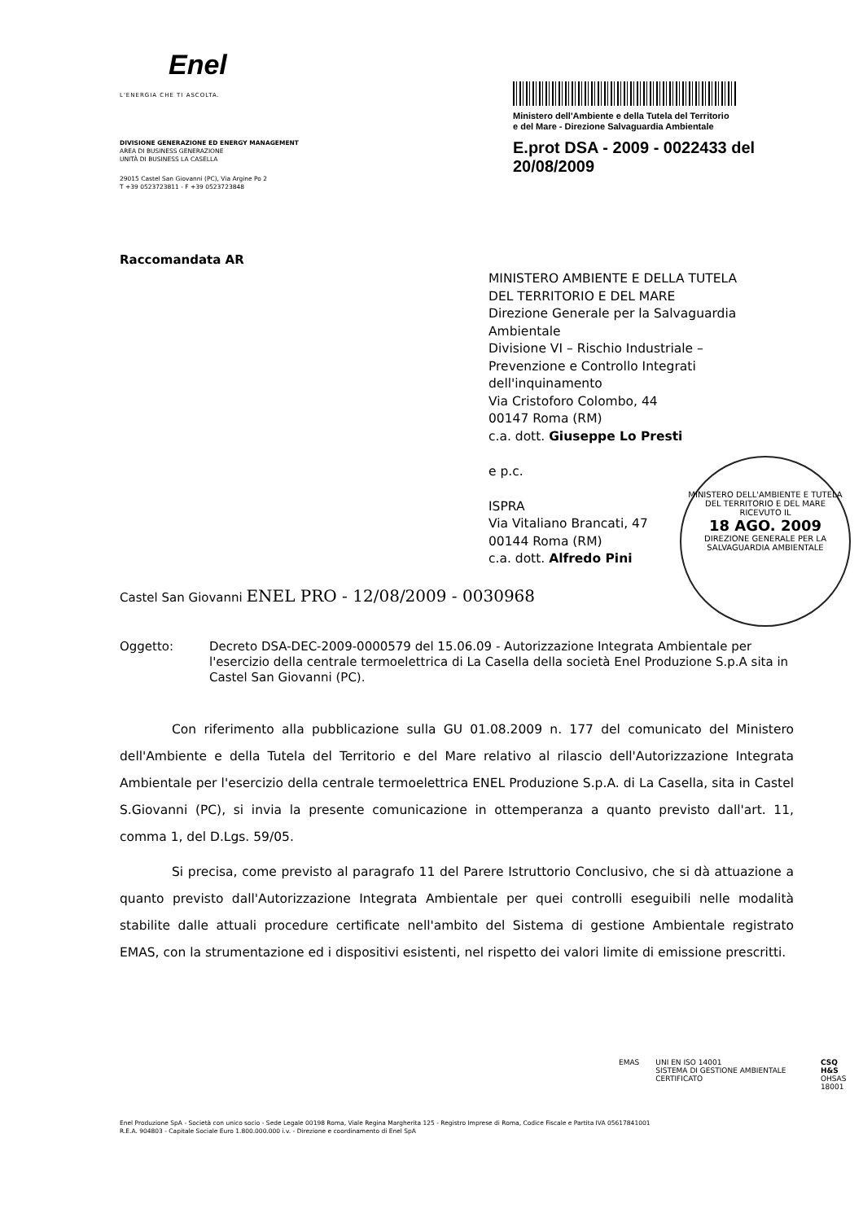Enel
L'ENERGIA CHE TI ASCOLTA.
DIVISIONE GENERAZIONE ED ENERGY MANAGEMENT
AREA DI BUSINESS GENERAZIONE
UNITÀ DI BUSINESS LA CASELLA
29015 Castel San Giovanni (PC), Via Argine Po 2
T +39 0523723811 - F +39 0523723848
Ministero dell'Ambiente e della Tutela del Territorio
e del Mare - Direzione Salvaguardia Ambientale
E.prot DSA - 2009 - 0022433 del 20/08/2009
Raccomandata AR
MINISTERO AMBIENTE E DELLA TUTELA
DEL TERRITORIO E DEL MARE
Direzione Generale per la Salvaguardia
Ambientale
Divisione VI – Rischio Industriale –
Prevenzione e Controllo Integrati
dell'inquinamento
Via Cristoforo Colombo, 44
00147 Roma (RM)
c.a. dott. Giuseppe Lo Presti
e p.c.
ISPRA
Via Vitaliano Brancati, 47
00144 Roma (RM)
c.a. dott. Alfredo Pini
MINISTERO DELL'AMBIENTE E TUTELA DEL TERRITORIO E DEL MARE
RICEVUTO IL
18 AGO. 2009
DIREZIONE GENERALE PER LA SALVAGUARDIA AMBIENTALE
Castel San Giovanni ENEL PRO - 12/08/2009 - 0030968
Oggetto: Decreto DSA-DEC-2009-0000579 del 15.06.09 - Autorizzazione Integrata Ambientale per l'esercizio della centrale termoelettrica di La Casella della società Enel Produzione S.p.A sita in Castel San Giovanni (PC).
Con riferimento alla pubblicazione sulla GU 01.08.2009 n. 177 del comunicato del Ministero dell'Ambiente e della Tutela del Territorio e del Mare relativo al rilascio dell'Autorizzazione Integrata Ambientale per l'esercizio della centrale termoelettrica ENEL Produzione S.p.A. di La Casella, sita in Castel S.Giovanni (PC), si invia la presente comunicazione in ottemperanza a quanto previsto dall'art. 11, comma 1, del D.Lgs. 59/05.
Si precisa, come previsto al paragrafo 11 del Parere Istruttorio Conclusivo, che si dà attuazione a quanto previsto dall'Autorizzazione Integrata Ambientale per quei controlli eseguibili nelle modalità stabilite dalle attuali procedure certificate nell'ambito del Sistema di gestione Ambientale registrato EMAS, con la strumentazione ed i dispositivi esistenti, nel rispetto dei valori limite di emissione prescritti.
EMAS UNI EN ISO 14001
SISTEMA DI GESTIONE AMBIENTALE CERTIFICATO
CSQ
H&S
OHSAS 18001
Enel Produzione SpA - Società con unico socio - Sede Legale 00198 Roma, Viale Regina Margherita 125 - Registro Imprese di Roma, Codice Fiscale e Partita IVA 05617841001
R.E.A. 904803 - Capitale Sociale Euro 1.800.000.000 i.v. - Direzione e coordinamento di Enel SpA